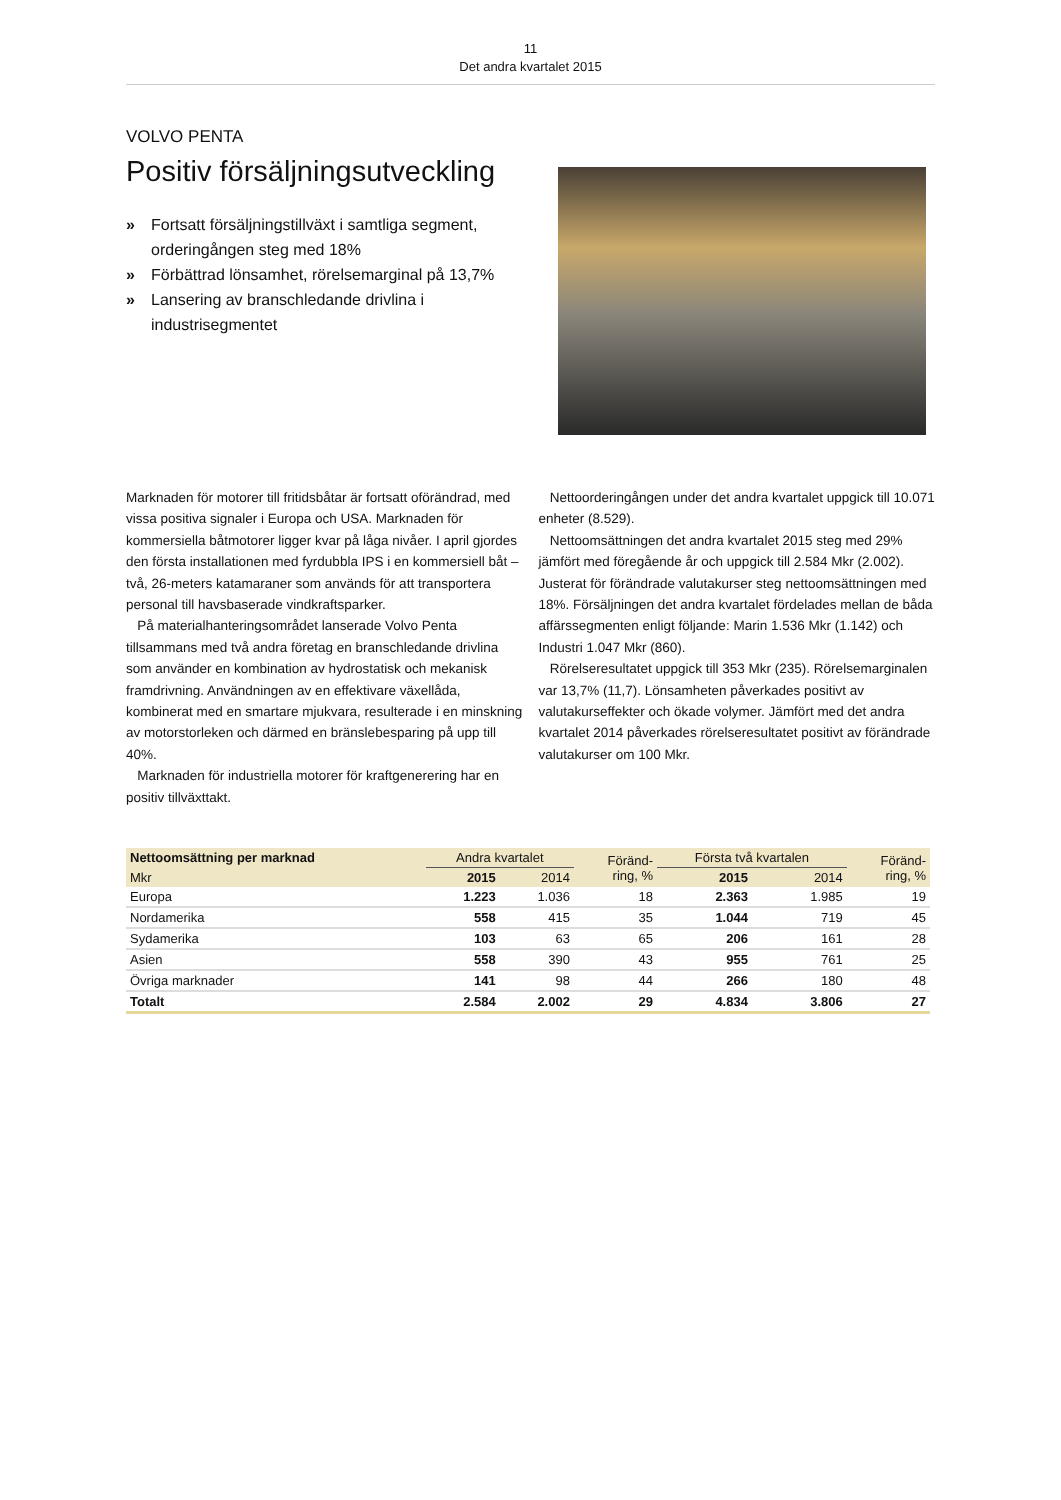11
Det andra kvartalet 2015
VOLVO PENTA
Positiv försäljningsutveckling
» Fortsatt försäljningstillväxt i samtliga segment, orderingången steg med 18%
» Förbättrad lönsamhet, rörelsemarginal på 13,7%
» Lansering av branschledande drivlina i industrisegmentet
Marknaden för motorer till fritidsbåtar är fortsatt oförändrad, med vissa positiva signaler i Europa och USA. Marknaden för kommersiella båtmotorer ligger kvar på låga nivåer. I april gjordes den första installationen med fyrdubbla IPS i en kommersiell båt – två, 26-meters katamaraner som används för att transportera personal till havsbaserade vindkraftsparker.
På materialhanteringsområdet lanserade Volvo Penta tillsammans med två andra företag en branschledande drivlina som använder en kombination av hydrostatisk och mekanisk framdrivning. Användningen av en effektivare växellåda, kombinerat med en smartare mjukvara, resulterade i en minskning av motorstorleken och därmed en bränslebesparing på upp till 40%.
Marknaden för industriella motorer för kraftgenerering har en positiv tillväxttakt.
Nettoorderingången under det andra kvartalet uppgick till 10.071 enheter (8.529).
Nettoomsättningen det andra kvartalet 2015 steg med 29% jämfört med föregående år och uppgick till 2.584 Mkr (2.002). Justerat för förändrade valutakurser steg nettoomsättningen med 18%. Försäljningen det andra kvartalet fördelades mellan de båda affärssegmenten enligt följande: Marin 1.536 Mkr (1.142) och Industri 1.047 Mkr (860).
Rörelseresultatet uppgick till 353 Mkr (235). Rörelsemarginalen var 13,7% (11,7). Lönsamheten påverkades positivt av valutakurseffekter och ökade volymer. Jämfört med det andra kvartalet 2014 påverkades rörelseresultatet positivt av förändrade valutakurser om 100 Mkr.
| Nettoomsättning per marknad | Andra kvartalet | | Föränd- ring, % | Första två kvartalen | | Föränd- ring, % |
| --- | --- | --- | --- | --- | --- | --- |
| Mkr | 2015 | 2014 | | 2015 | 2014 | |
| Europa | 1.223 | 1.036 | 18 | 2.363 | 1.985 | 19 |
| Nordamerika | 558 | 415 | 35 | 1.044 | 719 | 45 |
| Sydamerika | 103 | 63 | 65 | 206 | 161 | 28 |
| Asien | 558 | 390 | 43 | 955 | 761 | 25 |
| Övriga marknader | 141 | 98 | 44 | 266 | 180 | 48 |
| Totalt | 2.584 | 2.002 | 29 | 4.834 | 3.806 | 27 |